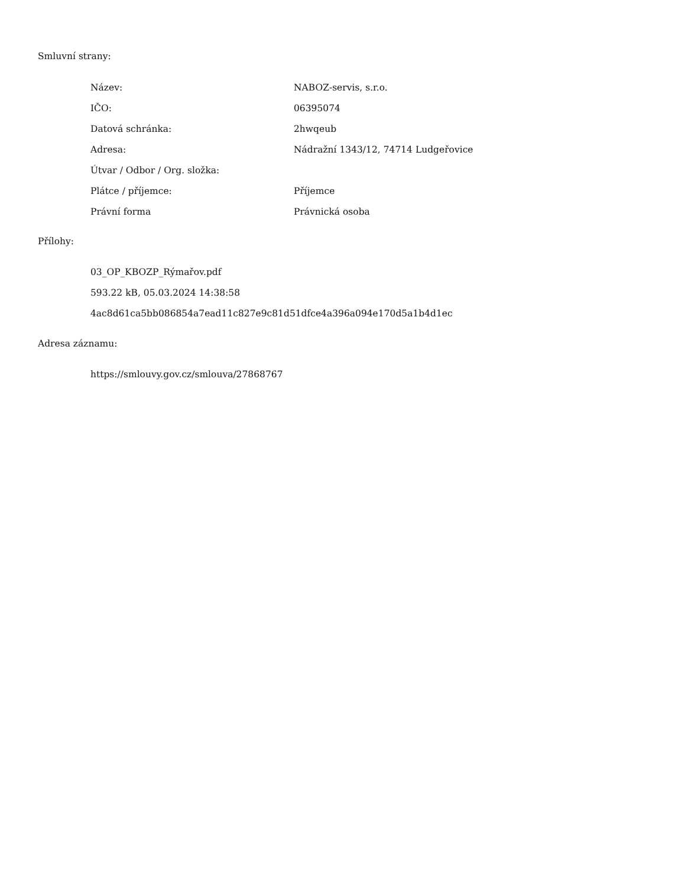Smluvní strany:
| Název: | NABOZ-servis, s.r.o. |
| IČO: | 06395074 |
| Datová schránka: | 2hwqeub |
| Adresa: | Nádražní 1343/12, 74714 Ludgeřovice |
| Útvar / Odbor / Org. složka: | |
| Plátce / příjemce: | Příjemce |
| Právní forma | Právnická osoba |
Přílohy:
03_OP_KBOZP_Rýmařov.pdf
593.22 kB, 05.03.2024 14:38:58
4ac8d61ca5bb086854a7ead11c827e9c81d51dfce4a396a094e170d5a1b4d1ec
Adresa záznamu:
https://smlouvy.gov.cz/smlouva/27868767